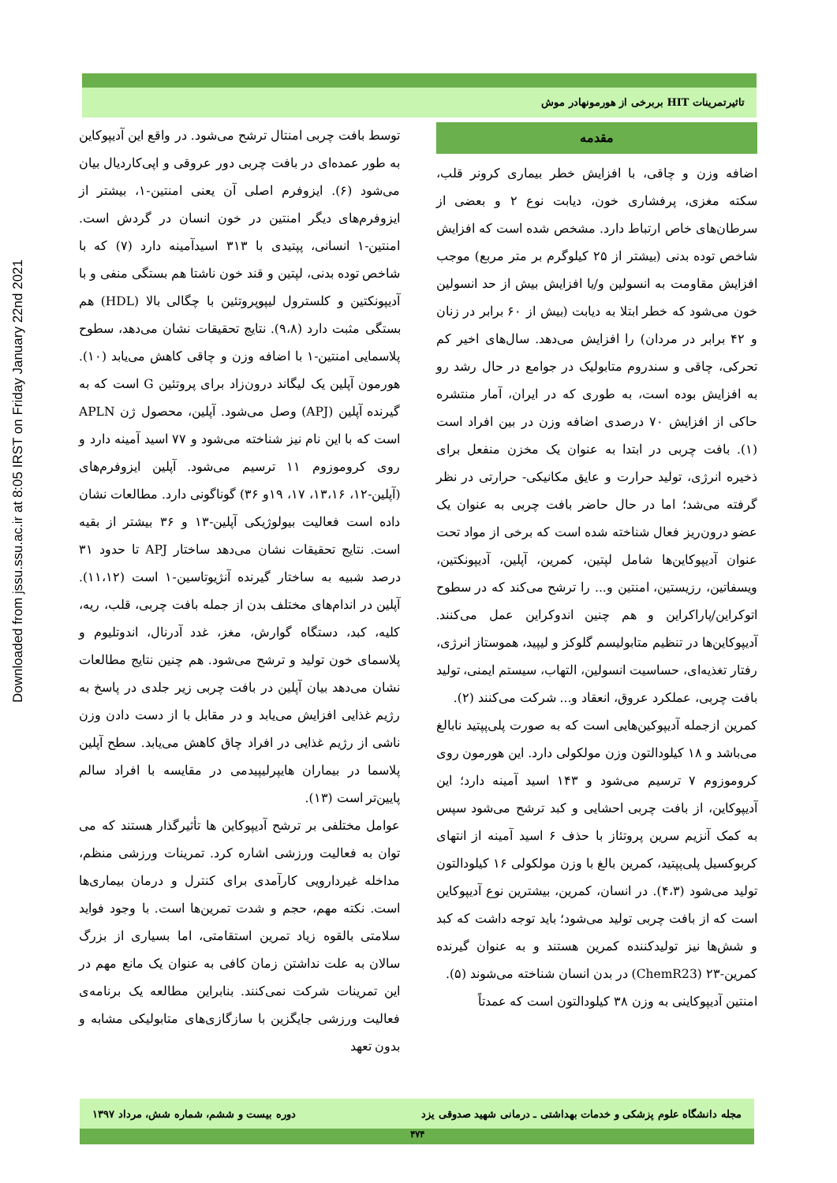Downloaded from jssu.ssu.ac.ir at 8:05 IRST on Friday January 22nd 2021
تاثیرتمرینات HIT بربرخی از هورمونهادر موش
مقدمه
اضافه وزن و چاقی، با افزایش خطر بیماری کرونر قلب، سکته مغزی، پرفشاری خون، دیابت نوع ۲ و بعضی از سرطان‌های خاص ارتباط دارد. مشخص شده است که افزایش شاخص توده بدنی (بیشتر از ۲۵ کیلوگرم بر متر مربع) موجب افزایش مقاومت به انسولین و/یا افزایش بیش از حد انسولین خون می‌شود که خطر ابتلا به دیابت (بیش از ۶۰ برابر در زنان و ۴۲ برابر در مردان) را افزایش می‌دهد. سال‌های اخیر کم تحرکی، چاقی و سندروم متابولیک در جوامع در حال رشد رو به افزایش بوده است، به طوری که در ایران، آمار منتشره حاکی از افزایش ۷۰ درصدی اضافه وزن در بین افراد است (۱). بافت چربی در ابتدا به عنوان یک مخزن منفعل برای ذخیره انرژی، تولید حرارت و عایق مکانیکی- حرارتی در نظر گرفته می‌شد؛ اما در حال حاضر بافت چربی به عنوان یک عضو درون‌ریز فعال شناخته شده است که برخی از مواد تحت عنوان آدیپوکاین‌ها شامل لپتین، کمرین، آپلین، آدیپونکتین، ویسفاتین، رزیستین، امنتین و... را ترشح می‌کند که در سطوح اتوکراین/پاراکراین و هم چنین اندوکراین عمل می‌کنند. آدیپوکاین‌ها در تنظیم متابولیسم گلوکز و لیپید، هموستاز انرژی، رفتار تغذیه‌ای، حساسیت انسولین، التهاب، سیستم ایمنی، تولید بافت چربی، عملکرد عروق، انعقاد و... شرکت می‌کنند (۲).
کمرین ازجمله آدیپوکین‌هایی است که به صورت پلی‌پپتید نابالغ می‌باشد و ۱۸ کیلودالتون وزن مولکولی دارد. این هورمون روی کروموزوم ۷ ترسیم می‌شود و ۱۴۳ اسید آمینه دارد؛ این آدیپوکاین، از بافت چربی احشایی و کبد ترشح می‌شود سپس به کمک آنزیم سرین پروتئاز با حذف ۶ اسید آمینه از انتهای کربوکسیل پلی‌پپتید، کمرین بالغ با وزن مولکولی ۱۶ کیلودالتون تولید می‌شود (۴،۳). در انسان، کمرین، بیشترین نوع آدیپوکاین است که از بافت چربی تولید می‌شود؛ باید توجه داشت که کبد و شش‌ها نیز تولیدکننده کمرین هستند و به عنوان گیرنده کمرین-۲۳ (ChemR23) در بدن انسان شناخته می‌شوند (۵).
امنتین آدیپوکاینی به وزن ۳۸ کیلودالتون است که عمدتاً
توسط بافت چربی امنتال ترشح می‌شود. در واقع این آدیپوکاین به طور عمده‌ای در بافت چربی دور عروقی و اپی‌کاردیال بیان می‌شود (۶). ایزوفرم اصلی آن یعنی امنتین-۱، بیشتر از ایزوفرم‌های دیگر امنتین در خون انسان در گردش است. امنتین-۱ انسانی، پپتیدی با ۳۱۳ اسیدآمینه دارد (۷) که با شاخص توده بدنی، لپتین و قند خون ناشتا هم بستگی منفی و با آدیپونکتین و کلسترول لیپوپروتئین با چگالی بالا (HDL) هم بستگی مثبت دارد (۹،۸). نتایج تحقیقات نشان می‌دهد، سطوح پلاسمایی امنتین-۱ با اضافه وزن و چاقی کاهش می‌یابد (۱۰). هورمون آپلین یک لیگاند درون‌زاد برای پروتئین G است که به گیرنده آپلین (APJ) وصل می‌شود. آپلین، محصول ژن APLN است که با این نام نیز شناخته می‌شود و ۷۷ اسید آمینه دارد و روی کروموزوم ۱۱ ترسیم می‌شود. آپلین ایزوفرم‌های (آپلین-۱۲، ۱۳،۱۶، ۱۷، ۱۹و ۳۶) گوناگونی دارد. مطالعات نشان داده است فعالیت بیولوژیکی آپلین-۱۳ و ۳۶ بیشتر از بقیه است. نتایج تحقیقات نشان می‌دهد ساختار APJ تا حدود ۳۱ درصد شبیه به ساختار گیرنده آنژیوتاسین-۱ است (۱۱،۱۲). آپلین در اندام‌های مختلف بدن از جمله بافت چربی، قلب، ریه، کلیه، کبد، دستگاه گوارش، مغز، غدد آدرنال، اندوتلیوم و پلاسمای خون تولید و ترشح می‌شود. هم چنین نتایج مطالعات نشان می‌دهد بیان آپلین در بافت چربی زیر جلدی در پاسخ به رژیم غذایی افزایش می‌یابد و در مقابل با از دست دادن وزن ناشی از رژیم غذایی در افراد چاق کاهش می‌یابد. سطح آپلین پلاسما در بیماران هایپرلیپیدمی در مقایسه با افراد سالم پایین‌تر است (۱۳).
عوامل مختلفی بر ترشح آدیپوکاین ها تأثیرگذار هستند که می توان به فعالیت ورزشی اشاره کرد. تمرینات ورزشی منظم، مداخله غیردارویی کارآمدی برای کنترل و درمان بیماری‌ها است. نکته مهم، حجم و شدت تمرین‌ها است. با وجود فواید سلامتی بالقوه زیاد تمرین استقامتی، اما بسیاری از بزرگ سالان به علت نداشتن زمان کافی به عنوان یک مانع مهم در این تمرینات شرکت نمی‌کنند. بنابراین مطالعه یک برنامه‌ی فعالیت ورزشی جایگزین با سازگازی‌های متابولیکی مشابه و بدون تعهد
مجله دانشگاه علوم پزشکی و خدمات بهداشتی ـ درمانی شهید صدوقی یزد دوره بیست و ششم، شماره شش، مرداد ۱۳۹۷
۴۷۴